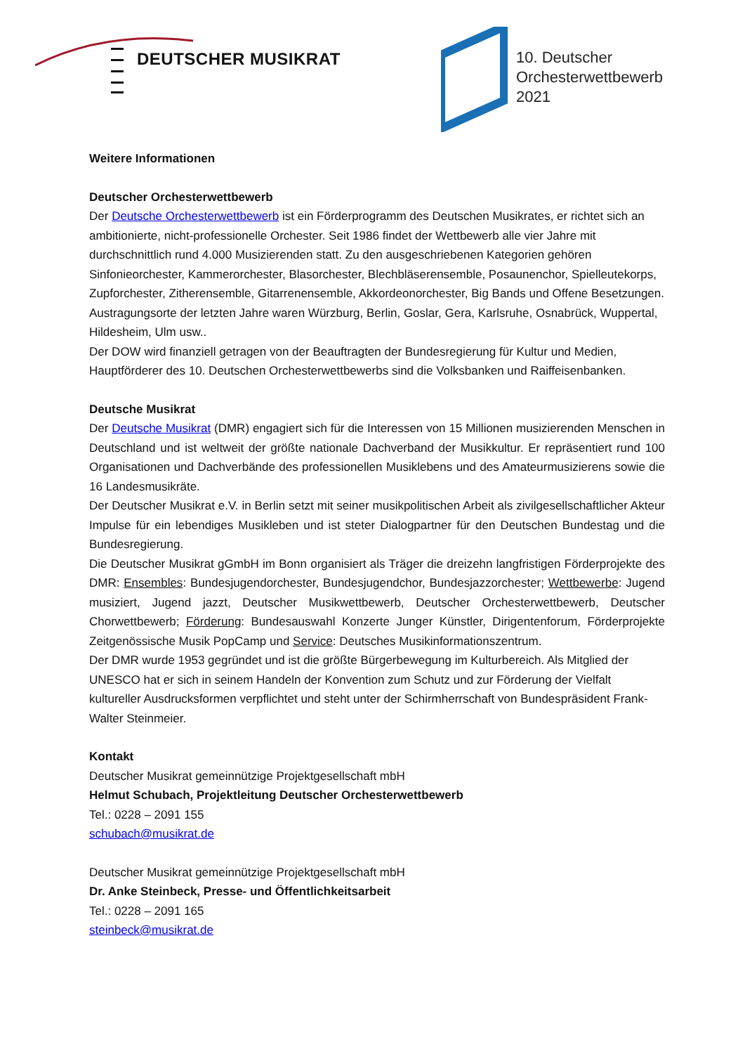DEUTSCHER MUSIKRAT
10. Deutscher
Orchesterwettbewerb
2021
Weitere Informationen
Deutscher Orchesterwettbewerb
Der Deutsche Orchesterwettbewerb ist ein Förderprogramm des Deutschen Musikrates, er richtet sich an ambitionierte, nicht-professionelle Orchester. Seit 1986 findet der Wettbewerb alle vier Jahre mit durchschnittlich rund 4.000 Musizierenden statt. Zu den ausgeschriebenen Kategorien gehören Sinfonieorchester, Kammerorchester, Blasorchester, Blechbläserensemble, Posaunenchor, Spielleutekorps, Zupforchester, Zitherensemble, Gitarrenensemble, Akkordeonorchester, Big Bands und Offene Besetzungen. Austragungsorte der letzten Jahre waren Würzburg, Berlin, Goslar, Gera, Karlsruhe, Osnabrück, Wuppertal, Hildesheim, Ulm usw..
Der DOW wird finanziell getragen von der Beauftragten der Bundesregierung für Kultur und Medien, Hauptförderer des 10. Deutschen Orchesterwettbewerbs sind die Volksbanken und Raiffeisenbanken.
Deutsche Musikrat
Der Deutsche Musikrat (DMR) engagiert sich für die Interessen von 15 Millionen musizierenden Menschen in Deutschland und ist weltweit der größte nationale Dachverband der Musikkultur. Er repräsentiert rund 100 Organisationen und Dachverbände des professionellen Musiklebens und des Amateurmusizierens sowie die 16 Landesmusikräte.
Der Deutscher Musikrat e.V. in Berlin setzt mit seiner musikpolitischen Arbeit als zivilgesellschaftlicher Akteur Impulse für ein lebendiges Musikleben und ist steter Dialogpartner für den Deutschen Bundestag und die Bundesregierung.
Die Deutscher Musikrat gGmbH im Bonn organisiert als Träger die dreizehn langfristigen Förderprojekte des DMR: Ensembles: Bundesjugendorchester, Bundesjugendchor, Bundesjazzorchester; Wettbewerbe: Jugend musiziert, Jugend jazzt, Deutscher Musikwettbewerb, Deutscher Orchesterwettbewerb, Deutscher Chorwettbewerb; Förderung: Bundesauswahl Konzerte Junger Künstler, Dirigentenforum, Förderprojekte Zeitgenössische Musik PopCamp und Service: Deutsches Musikinformationszentrum.
Der DMR wurde 1953 gegründet und ist die größte Bürgerbewegung im Kulturbereich. Als Mitglied der UNESCO hat er sich in seinem Handeln der Konvention zum Schutz und zur Förderung der Vielfalt kultureller Ausdrucksformen verpflichtet und steht unter der Schirmherrschaft von Bundespräsident Frank-Walter Steinmeier.
Kontakt
Deutscher Musikrat gemeinnützige Projektgesellschaft mbH
Helmut Schubach, Projektleitung Deutscher Orchesterwettbewerb
Tel.: 0228 – 2091 155
schubach@musikrat.de
Deutscher Musikrat gemeinnützige Projektgesellschaft mbH
Dr. Anke Steinbeck, Presse- und Öffentlichkeitsarbeit
Tel.: 0228 – 2091 165
steinbeck@musikrat.de